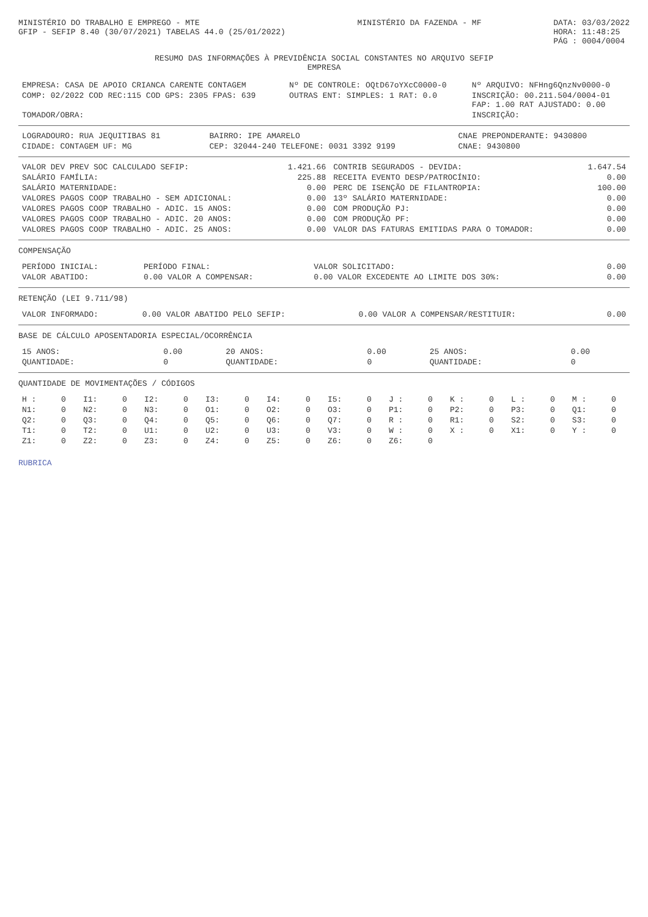MINISTÉRIO DO TRABALHO E EMPREGO - MTE
GFIP - SEFIP 8.40 (30/07/2021) TABELAS 44.0 (25/01/2022)
MINISTÉRIO DA FAZENDA - MF DATA: 03/03/2022
HORA: 11:48:25
PÁG : 0004/0004
RESUMO DAS INFORMAÇÕES À PREVIDÊNCIA SOCIAL CONSTANTES NO ARQUIVO SEFIP
EMPRESA
| EMPRESA: CASA DE APOIO CRIANCA CARENTE CONTAGEM | Nº DE CONTROLE: OQtD67oYXcC0000-0 | Nº ARQUIVO: NFHng6QnzNv0000-0 |
| COMP: 02/2022 COD REC:115 COD GPS: 2305 FPAS: 639 | OUTRAS ENT: SIMPLES: 1 RAT: 0.0 | INSCRIÇÃO: 00.211.504/0004-01 FAP: 1.00 RAT AJUSTADO: 0.00 |
| TOMADOR/OBRA: | | INSCRIÇÃO: |
| LOGRADOURO: RUA JEQUITIBAS 81 | BAIRRO: IPE AMARELO | CNAE PREPONDERANTE: 9430800 |
| CIDADE: CONTAGEM UF: MG | CEP: 32044-240 TELEFONE: 0031 3392 9199 | CNAE: 9430800 |
| VALOR DEV PREV SOC CALCULADO SEFIP: | 1.421.66 | CONTRIB SEGURADOS - DEVIDA: | 1.647.54 |
| SALÁRIO FAMÍLIA: | 225.88 | RECEITA EVENTO DESP/PATROCÍNIO: | 0.00 |
| SALÁRIO MATERNIDADE: | 0.00 | PERC DE ISENÇÃO DE FILANTROPIA: | 100.00 |
| VALORES PAGOS COOP TRABALHO - SEM ADICIONAL: | 0.00 | 13º SALÁRIO MATERNIDADE: | 0.00 |
| VALORES PAGOS COOP TRABALHO - ADIC. 15 ANOS: | 0.00 | COM PRODUÇÃO PJ: | 0.00 |
| VALORES PAGOS COOP TRABALHO - ADIC. 20 ANOS: | 0.00 | COM PRODUÇÃO PF: | 0.00 |
| VALORES PAGOS COOP TRABALHO - ADIC. 25 ANOS: | 0.00 | VALOR DAS FATURAS EMITIDAS PARA O TOMADOR: | 0.00 |
COMPENSAÇÃO
| PERÍODO INICIAL: | PERÍODO FINAL: | VALOR SOLICITADO: | 0.00 |
| VALOR ABATIDO: | 0.00 VALOR A COMPENSAR: | 0.00 VALOR EXCEDENTE AO LIMITE DOS 30%: | 0.00 |
RETENÇÃO (LEI 9.711/98)
| VALOR INFORMADO: | 0.00 VALOR ABATIDO PELO SEFIP: | 0.00 VALOR A COMPENSAR/RESTITUIR: | 0.00 |
BASE DE CÁLCULO APOSENTADORIA ESPECIAL/OCORRÊNCIA
| 15 ANOS: | 0.00 | 20 ANOS: | 0.00 | 25 ANOS: | 0.00 |
| QUANTIDADE: | 0 | QUANTIDADE: | 0 | QUANTIDADE: | 0 |
QUANTIDADE DE MOVIMENTAÇÕES / CÓDIGOS
| H : | 0 | I1: | 0 | I2: | 0 | I3: | 0 | I4: | 0 | I5: | 0 | J : | 0 | K : | 0 | L : | 0 | M : | 0 |
| N1: | 0 | N2: | 0 | N3: | 0 | O1: | 0 | O2: | 0 | O3: | 0 | P1: | 0 | P2: | 0 | P3: | 0 | Q1: | 0 |
| Q2: | 0 | Q3: | 0 | Q4: | 0 | Q5: | 0 | Q6: | 0 | Q7: | 0 | R : | 0 | R1: | 0 | S2: | 0 | S3: | 0 |
| T1: | 0 | T2: | 0 | U1: | 0 | U2: | 0 | U3: | 0 | V3: | 0 | W : | 0 | X : | 0 | X1: | 0 | Y : | 0 |
| Z1: | 0 | Z2: | 0 | Z3: | 0 | Z4: | 0 | Z5: | 0 | Z6: | 0 | Z6: | 0 | | | | | | |
RUBRICA